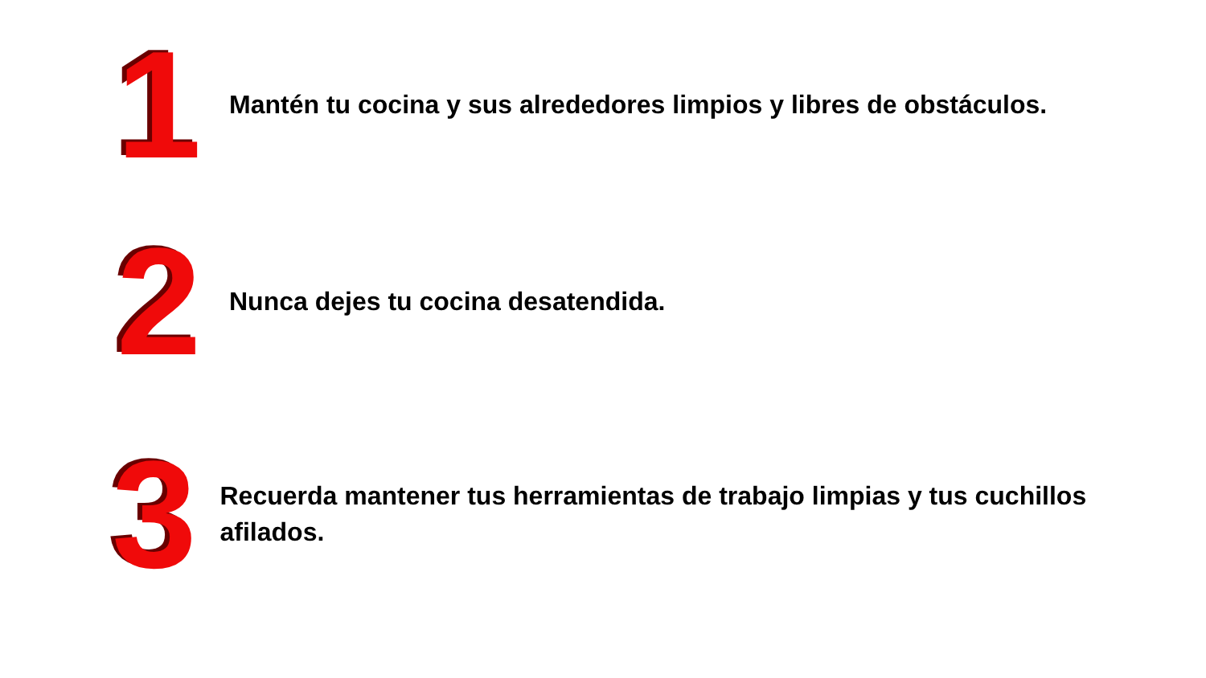1
Mantén tu cocina y sus alrededores limpios y libres de obstáculos.
2
Nunca dejes tu cocina desatendida.
3
Recuerda mantener tus herramientas de trabajo limpias y tus cuchillos afilados.